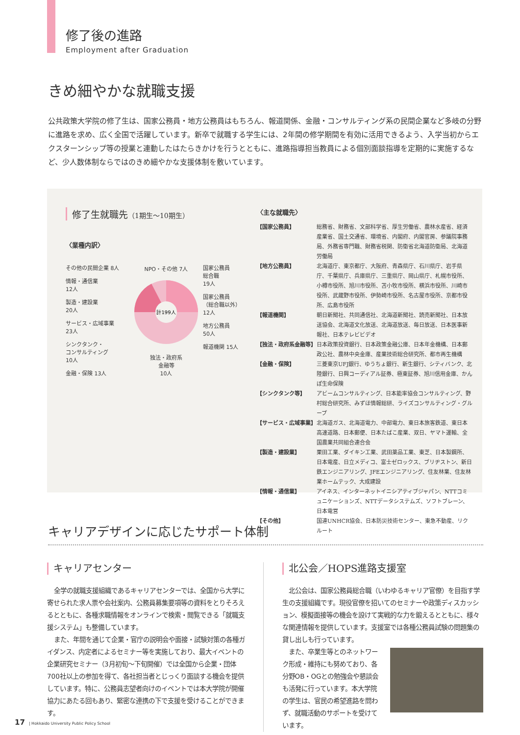修了後の進路
Employment after Graduation
きめ細やかな就職支援
公共政策大学院の修了生は、国家公務員・地方公務員はもちろん、報道関係、金融・コンサルティング系の民間企業など多岐の分野に進路を求め、広く全国で活躍しています。新卒で就職する学生には、2年間の修学期間を有効に活用できるよう、入学当初からエクスターンシップ等の授業と連動したはたらきかけを行うとともに、進路指導担当教員による個別面談指導を定期的に実施するなど、少人数体制ならではのきめ細やかな支援体制を敷いています。
修了生就職先（1期生～10期生）
〈業種内訳〉
その他の民間企業 8人
情報・通信業
12人
製造・建設業
20人
サービス・広域事業
23人
シンクタンク・
コンサルティング
10人
金融・保険 13人
NPO・その他 7人
計199人
独法・政府系
金融等
10人
国家公務員
総合職
19人
国家公務員
（総合職以外）
12人
地方公務員
50人
報道機関 15人
〈主な就職先〉
| 【国家公務員】 | 総務省、財務省、文部科学省、厚生労働省、農林水産省、経済産業省、国土交通省、環境省、内閣府、内閣官房、参議院事務局、外務省専門職、財務省税関、防衛省北海道防衛局、北海道労働局 |
| 【地方公務員】 | 北海道庁、東京都庁、大阪府、青森県庁、石川県庁、岩手県庁、千葉県庁、兵庫県庁、三重県庁、岡山県庁、札幌市役所、小樽市役所、旭川市役所、苫小牧市役所、横浜市役所、川崎市役所、武蔵野市役所、伊勢崎市役所、名古屋市役所、京都市役所、広島市役所 |
| 【報道機関】 | 朝日新聞社、共同通信社、北海道新聞社、読売新聞社、日本放送協会、北海道文化放送、北海道放送、毎日放送、日本医事新報社、日本テレビビデオ |
| 【独法・政府系金融等】 | 日本政策投資銀行、日本政策金融公庫、日本年金機構、日本郵政公社、農林中央金庫、産業技術総合研究所、都市再生機構 |
| 【金融・保険】 | 三菱東京UFJ銀行、ゆうちょ銀行、新生銀行、シティバンク、北陸銀行、日興コーディアル証券、極東証券、旭川信用金庫、かんぽ生命保険 |
| 【シンクタンク等】 | アビームコンサルティング、日本能率協会コンサルティング、野村総合研究所、みずほ情報総研、ライズコンサルティング・グループ |
| 【サービス・広域事業】 | 北海道ガス、北海道電力、中部電力、東日本旅客鉄道、東日本高速道路、日本郵便、日本たばこ産業、双日、ヤマト運輸、全国農業共同組合連合会 |
| 【製造・建設業】 | 栗田工業、ダイキン工業、武田薬品工業、東芝、日本製鋼所、日本電産、日立メディコ、富士ゼロックス、ブリヂストン、新日鉄エンジニアリング、JFEエンジニアリング、住友林業、住友林業ホームテック、大成建設 |
| 【情報・通信業】 | アイネス、インターネットイニシアティブジャパン、NTTコミュニケーションズ、NTTデータシステムズ、ソフトブレーン、日本電営 |
| 【その他】 | 国連UNHCR協会、日本防災技術センター、東急不動産、リクルート |
キャリアデザインに応じたサポート体制
キャリアセンター
全学の就職支援組織であるキャリアセンターでは、全国から大学に寄せられた求人票や会社案内、公務員募集要項等の資料をとりそろえるとともに、各種求職情報をオンラインで検索・閲覧できる「就職支援システム」も整備しています。
また、年間を通じて企業・官庁の説明会や面接・試験対策の各種ガイダンス、内定者によるセミナー等を実施しており、最大イベントの企業研究セミナー（3月初旬～下旬開催）では全国から企業・団体700社以上の参加を得て、各社担当者とじっくり面談する機会を提供しています。特に、公務員志望者向けのイベントでは本大学院が開催協力にあたる回もあり、緊密な連携の下で支援を受けることができます。
北公会／HOPS進路支援室
北公会は、国家公務員総合職（いわゆるキャリア官僚）を目指す学生の支援組織です。現役官僚を招いてのセミナーや政策ディスカッション、模擬面接等の機会を設けて実戦的な力を鍛えるとともに、様々な関連情報を提供しています。支援室では各種公務員試験の問題集の貸し出しも行っています。
また、卒業生等とのネットワーク形成・維持にも努めており、各分野OB・OGとの勉強会や懇談会も活発に行っています。本大学院の学生は、官民の希望進路を問わず、就職活動のサポートを受けています。
17 | Hokkaido University Public Policy School